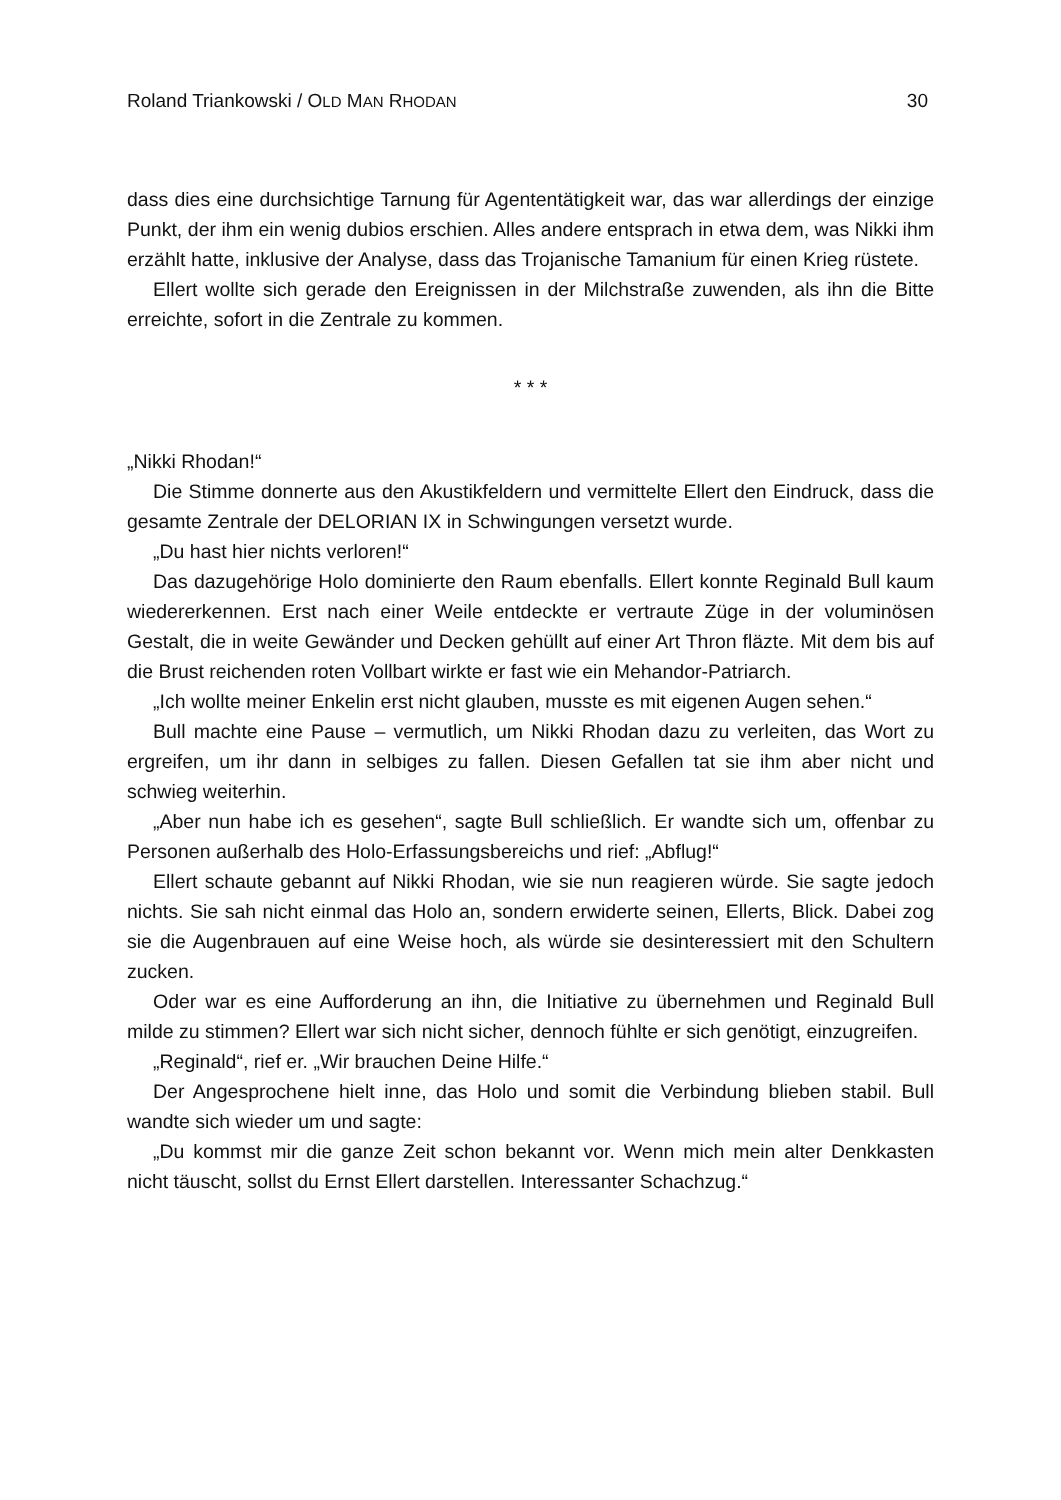Roland Triankowski / OLD MAN RHODAN 30
dass dies eine durchsichtige Tarnung für Agententätigkeit war, das war allerdings der einzige Punkt, der ihm ein wenig dubios erschien. Alles andere entsprach in etwa dem, was Nikki ihm erzählt hatte, inklusive der Analyse, dass das Trojanische Tamanium für einen Krieg rüstete.
Ellert wollte sich gerade den Ereignissen in der Milchstraße zuwenden, als ihn die Bitte erreichte, sofort in die Zentrale zu kommen.
* * *
„Nikki Rhodan!“
Die Stimme donnerte aus den Akustikfeldern und vermittelte Ellert den Eindruck, dass die gesamte Zentrale der DELORIAN IX in Schwingungen versetzt wurde.
„Du hast hier nichts verloren!“
Das dazugehörige Holo dominierte den Raum ebenfalls. Ellert konnte Reginald Bull kaum wiedererkennen. Erst nach einer Weile entdeckte er vertraute Züge in der voluminösen Gestalt, die in weite Gewänder und Decken gehüllt auf einer Art Thron fläzte. Mit dem bis auf die Brust reichenden roten Vollbart wirkte er fast wie ein Mehandor-Patriarch.
„Ich wollte meiner Enkelin erst nicht glauben, musste es mit eigenen Augen sehen.“
Bull machte eine Pause – vermutlich, um Nikki Rhodan dazu zu verleiten, das Wort zu ergreifen, um ihr dann in selbiges zu fallen. Diesen Gefallen tat sie ihm aber nicht und schwieg weiterhin.
„Aber nun habe ich es gesehen“, sagte Bull schließlich. Er wandte sich um, offenbar zu Personen außerhalb des Holo-Erfassungsbereichs und rief: „Abflug!“
Ellert schaute gebannt auf Nikki Rhodan, wie sie nun reagieren würde. Sie sagte jedoch nichts. Sie sah nicht einmal das Holo an, sondern erwiderte seinen, Ellerts, Blick. Dabei zog sie die Augenbrauen auf eine Weise hoch, als würde sie desinteressiert mit den Schultern zucken.
Oder war es eine Aufforderung an ihn, die Initiative zu übernehmen und Reginald Bull milde zu stimmen? Ellert war sich nicht sicher, dennoch fühlte er sich genötigt, einzugreifen.
„Reginald“, rief er. „Wir brauchen Deine Hilfe.“
Der Angesprochene hielt inne, das Holo und somit die Verbindung blieben stabil. Bull wandte sich wieder um und sagte:
„Du kommst mir die ganze Zeit schon bekannt vor. Wenn mich mein alter Denkkasten nicht täuscht, sollst du Ernst Ellert darstellen. Interessanter Schachzug.“